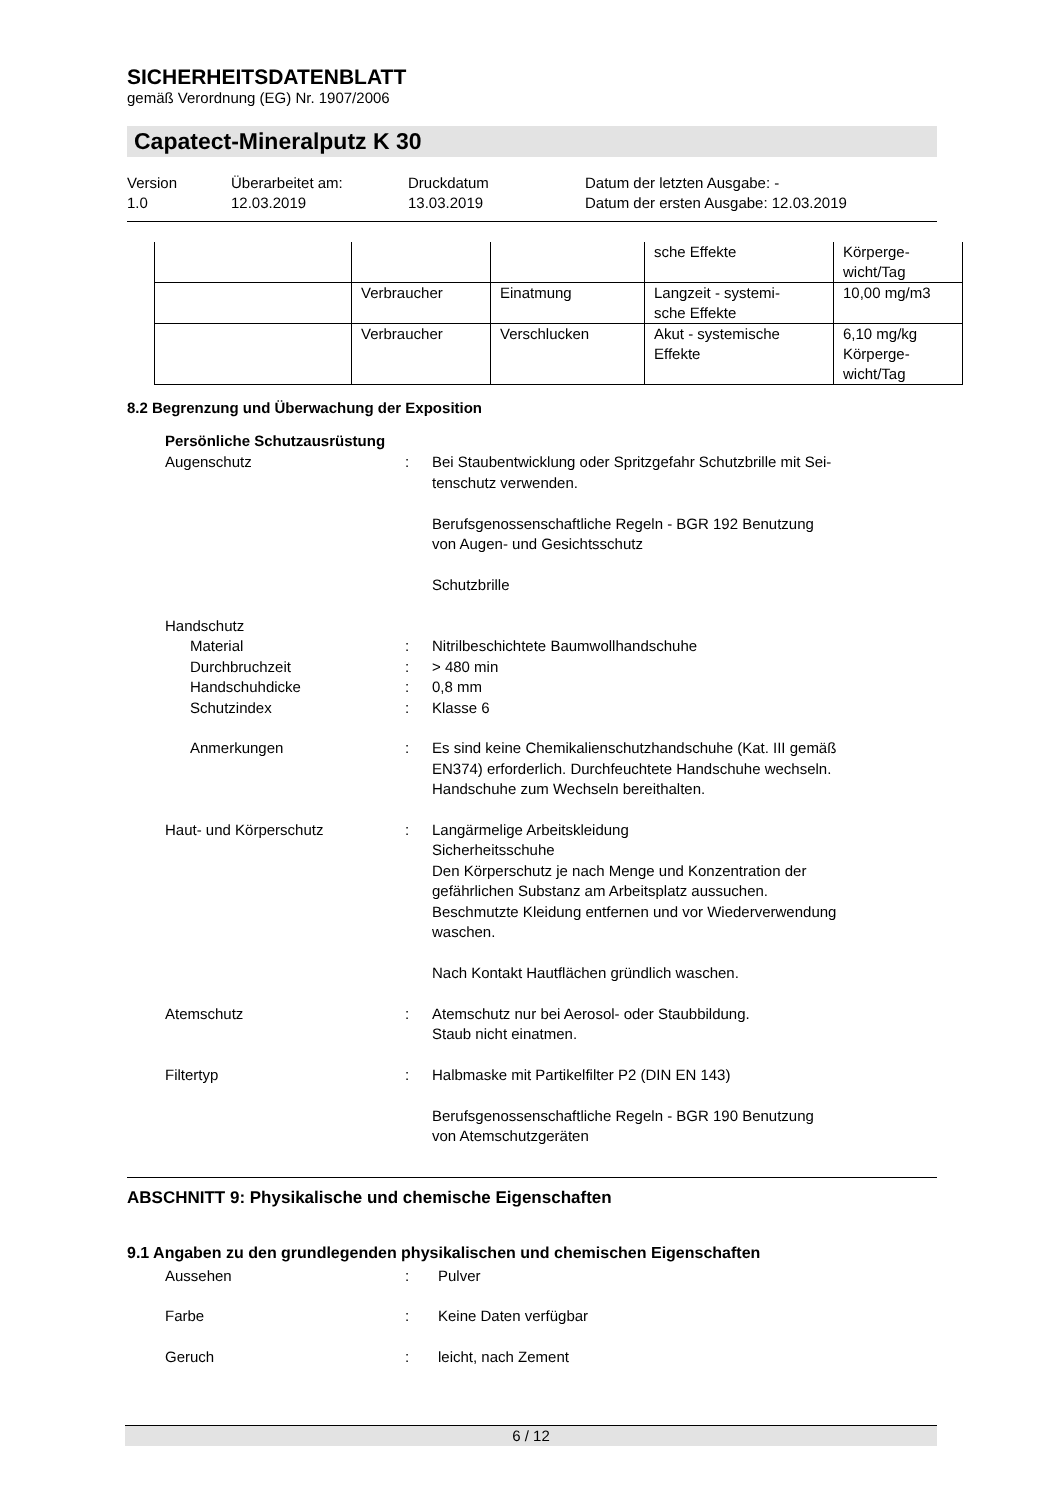SICHERHEITSDATENBLATT
gemäß Verordnung (EG) Nr. 1907/2006
Capatect-Mineralputz K 30
Version
1.0
Überarbeitet am:
12.03.2019
Druckdatum
13.03.2019
Datum der letzten Ausgabe: -
Datum der ersten Ausgabe: 12.03.2019
| | | | sche Effekte | Körperge- wicht/Tag |
| | Verbraucher | Einatmung | Langzeit - systemi- sche Effekte | 10,00 mg/m3 |
| | Verbraucher | Verschlucken | Akut - systemische Effekte | 6,10 mg/kg Körperge- wicht/Tag |
8.2 Begrenzung und Überwachung der Exposition
Persönliche Schutzausrüstung
Augenschutz : Bei Staubentwicklung oder Spritzgefahr Schutzbrille mit Sei-
tenschutz verwenden.
Berufsgenossenschaftliche Regeln - BGR 192 Benutzung
von Augen- und Gesichtsschutz
Schutzbrille
Handschutz
Material : Nitrilbeschichtete Baumwollhandschuhe
Durchbruchzeit : > 480 min
Handschuhdicke : 0,8 mm
Schutzindex : Klasse 6
Anmerkungen : Es sind keine Chemikalienschutzhandschuhe (Kat. III gemäß
EN374) erforderlich. Durchfeuchtete Handschuhe wechseln.
Handschuhe zum Wechseln bereithalten.
Haut- und Körperschutz : Langärmelige Arbeitskleidung
Sicherheitsschuhe
Den Körperschutz je nach Menge und Konzentration der
gefährlichen Substanz am Arbeitsplatz aussuchen.
Beschmutzte Kleidung entfernen und vor Wiederverwendung
waschen.
Nach Kontakt Hautflächen gründlich waschen.
Atemschutz : Atemschutz nur bei Aerosol- oder Staubbildung.
Staub nicht einatmen.
Filtertyp : Halbmaske mit Partikelfilter P2 (DIN EN 143)
Berufsgenossenschaftliche Regeln - BGR 190 Benutzung
von Atemschutzgeräten
ABSCHNITT 9: Physikalische und chemische Eigenschaften
9.1 Angaben zu den grundlegenden physikalischen und chemischen Eigenschaften
Aussehen : Pulver
Farbe : Keine Daten verfügbar
Geruch : leicht, nach Zement
6 / 12